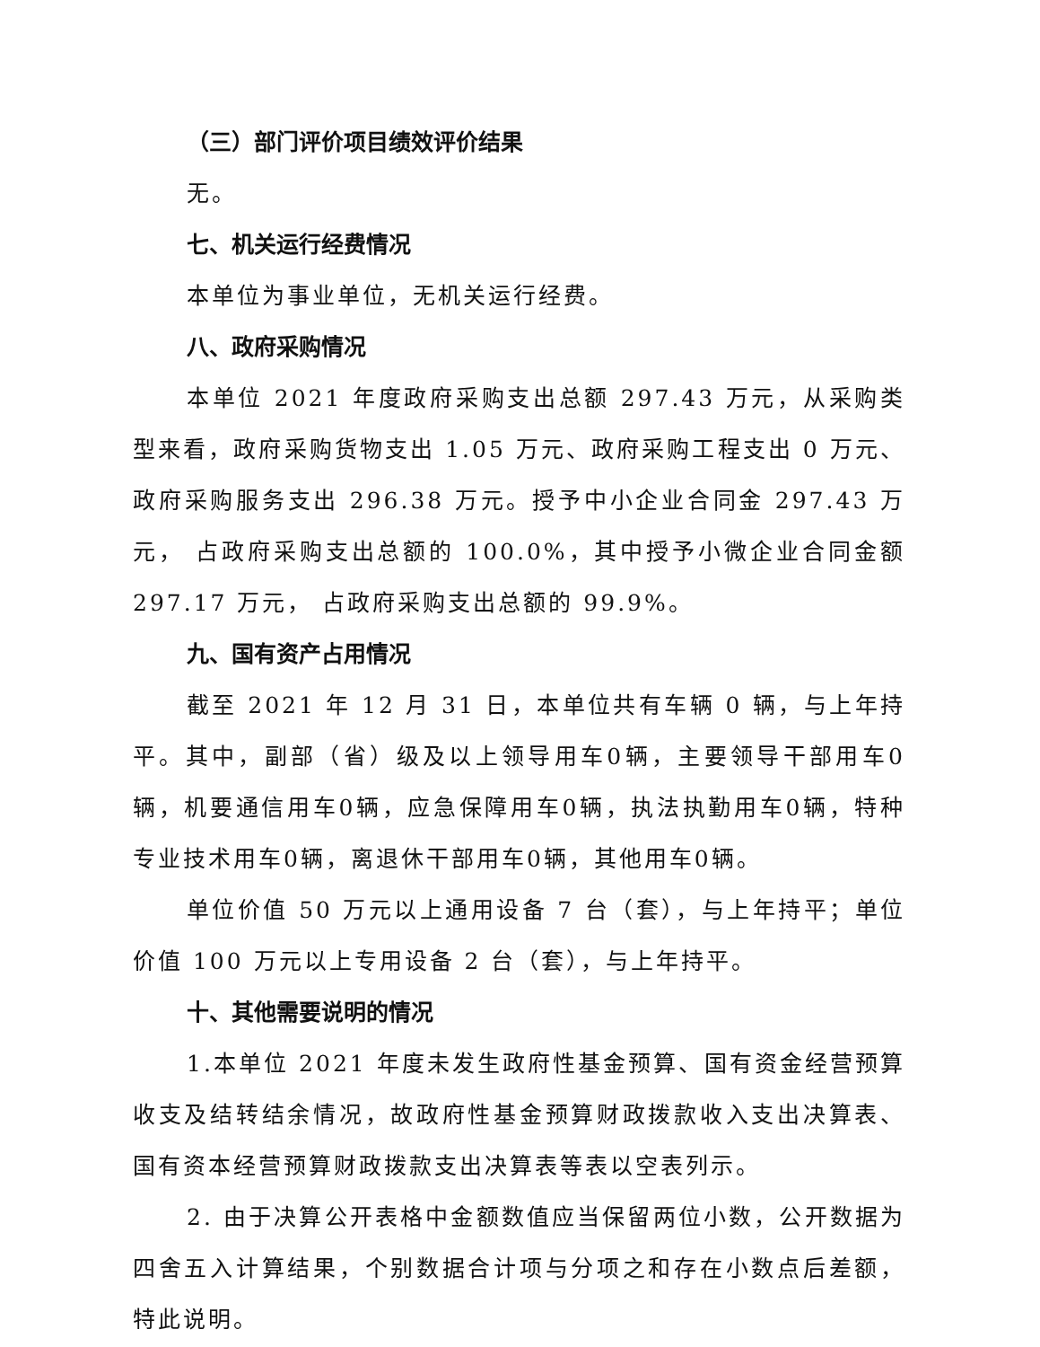（三）部门评价项目绩效评价结果
无。
七、机关运行经费情况
本单位为事业单位，无机关运行经费。
八、政府采购情况
本单位 2021 年度政府采购支出总额 297.43 万元，从采购类型来看，政府采购货物支出 1.05 万元、政府采购工程支出 0 万元、政府采购服务支出 296.38 万元。授予中小企业合同金 297.43 万元， 占政府采购支出总额的 100.0%，其中授予小微企业合同金额 297.17 万元， 占政府采购支出总额的 99.9%。
九、国有资产占用情况
截至 2021 年 12 月 31 日，本单位共有车辆 0 辆，与上年持平。其中，副部（省）级及以上领导用车0辆，主要领导干部用车0辆，机要通信用车0辆，应急保障用车0辆，执法执勤用车0辆，特种专业技术用车0辆，离退休干部用车0辆，其他用车0辆。
单位价值 50 万元以上通用设备 7 台（套），与上年持平；单位价值 100 万元以上专用设备 2 台（套），与上年持平。
十、其他需要说明的情况
1.本单位 2021 年度未发生政府性基金预算、国有资金经营预算收支及结转结余情况，故政府性基金预算财政拨款收入支出决算表、国有资本经营预算财政拨款支出决算表等表以空表列示。
2. 由于决算公开表格中金额数值应当保留两位小数，公开数据为四舍五入计算结果，个别数据合计项与分项之和存在小数点后差额，特此说明。